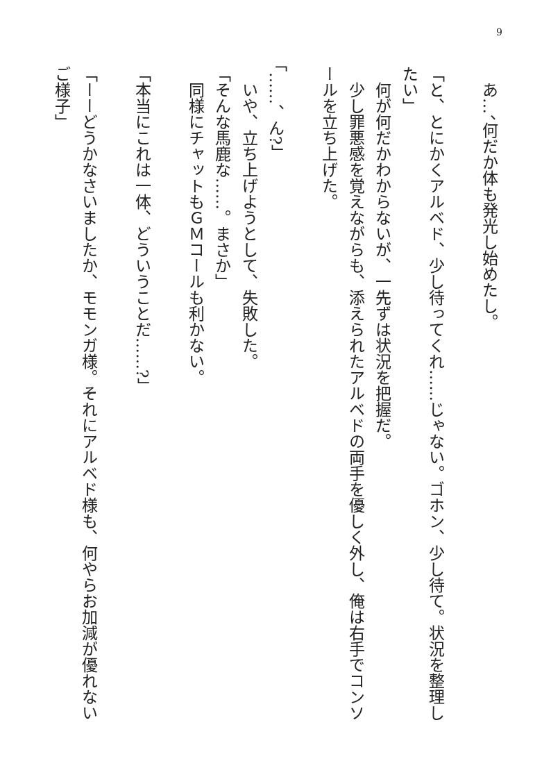9
　あ…、何だか体も発光し始めたし。
「と、とにかくアルベド、少し待ってくれ……じゃない。ゴホン、少し待て。状況を整理したい」
　何が何だかわからないが、一先ずは状況を把握だ。
　少し罪悪感を覚えながらも、添えられたアルベドの両手を優しく外し、俺は右手でコンソールを立ち上げた。
「……、ん?」
　いや、立ち上げようとして、失敗した。
「そんな馬鹿な……。まさか」
　同様にチャットもＧＭコールも利かない。
「本当にこれは一体、どういうことだ……?」
「ーーどうかなさいましたか、モモンガ様。それにアルベド様も、何やらお加減が優れないご様子」